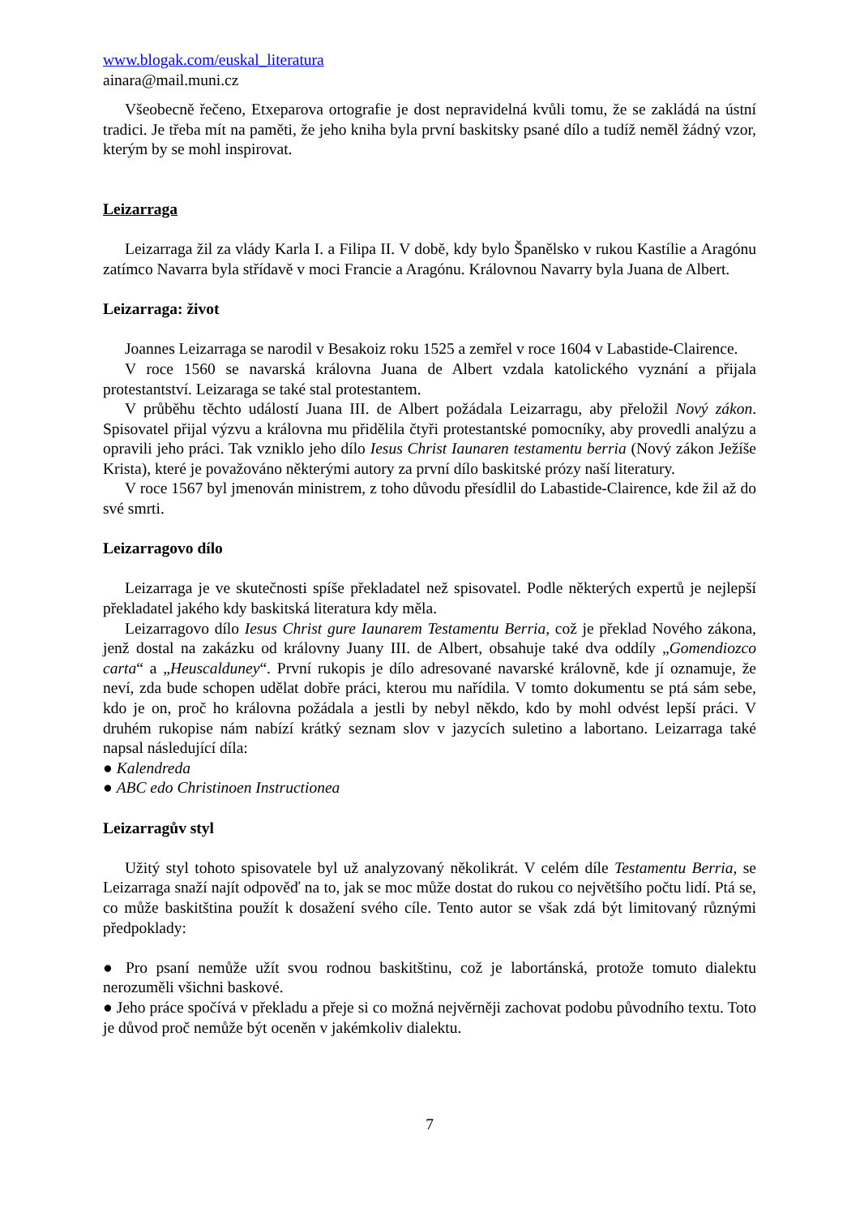www.blogak.com/euskal_literatura
ainara@mail.muni.cz
Všeobecně řečeno, Etxeparova ortografie je dost nepravidelná kvůli tomu, že se zakládá na ústní tradici. Je třeba mít na paměti, že jeho kniha byla první baskitsky psané dílo a tudíž neměl žádný vzor, kterým by se mohl inspirovat.
Leizarraga
Leizarraga žil za vlády Karla I. a Filipa II. V době, kdy bylo Španělsko v rukou Kastílie a Aragónu zatímco Navarra byla střídavě v moci Francie a Aragónu. Královnou Navarry byla Juana de Albert.
Leizarraga: život
Joannes Leizarraga se narodil v Besakoiz roku 1525 a zemřel v roce 1604 v Labastide-Clairence.
V roce 1560 se navarská královna Juana de Albert vzdala katolického vyznání a přijala protestantství. Leizaraga se také stal protestantem.
V průběhu těchto událostí Juana III. de Albert požádala Leizarragu, aby přeložil Nový zákon. Spisovatel přijal výzvu a královna mu přidělila čtyři protestantské pomocníky, aby provedli analýzu a opravili jeho práci. Tak vzniklo jeho dílo Iesus Christ Iaunaren testamentu berria (Nový zákon Ježíše Krista), které je považováno některými autory za první dílo baskitské prózy naší literatury.
V roce 1567 byl jmenován ministrem, z toho důvodu přesídlil do Labastide-Clairence, kde žil až do své smrti.
Leizarragovo dílo
Leizarraga je ve skutečnosti spíše překladatel než spisovatel. Podle některých expertů je nejlepší překladatel jakého kdy baskitská literatura kdy měla.
Leizarragovo dílo Iesus Christ gure Iaunarem Testamentu Berria, což je překlad Nového zákona, jenž dostal na zakázku od královny Juany III. de Albert, obsahuje také dva oddíly „Gomendiozco carta“ a „Heuscalduney“. První rukopis je dílo adresované navarské královně, kde jí oznamuje, že neví, zda bude schopen udělat dobře práci, kterou mu nařídila. V tomto dokumentu se ptá sám sebe, kdo je on, proč ho královna požádala a jestli by nebyl někdo, kdo by mohl odvést lepší práci. V druhém rukopise nám nabízí krátký seznam slov v jazycích suletino a labortano. Leizarraga také napsal následující díla:
● Kalendreda
● ABC edo Christinoen Instructionea
Leizarragův styl
Užitý styl tohoto spisovatele byl už analyzovaný několikrát. V celém díle Testamentu Berria, se Leizarraga snaží najít odpověď na to, jak se moc může dostat do rukou co největšího počtu lidí. Ptá se, co může baskitština použít k dosažení svého cíle. Tento autor se však zdá být limitovaný různými předpoklady:
● Pro psaní nemůže užít svou rodnou baskitštinu, což je labortánská, protože tomuto dialektu nerozuměli všichni baskové.
● Jeho práce spočívá v překladu a přeje si co možná nejvěrněji zachovat podobu původního textu. Toto je důvod proč nemůže být oceněn v jakémkoliv dialektu.
7